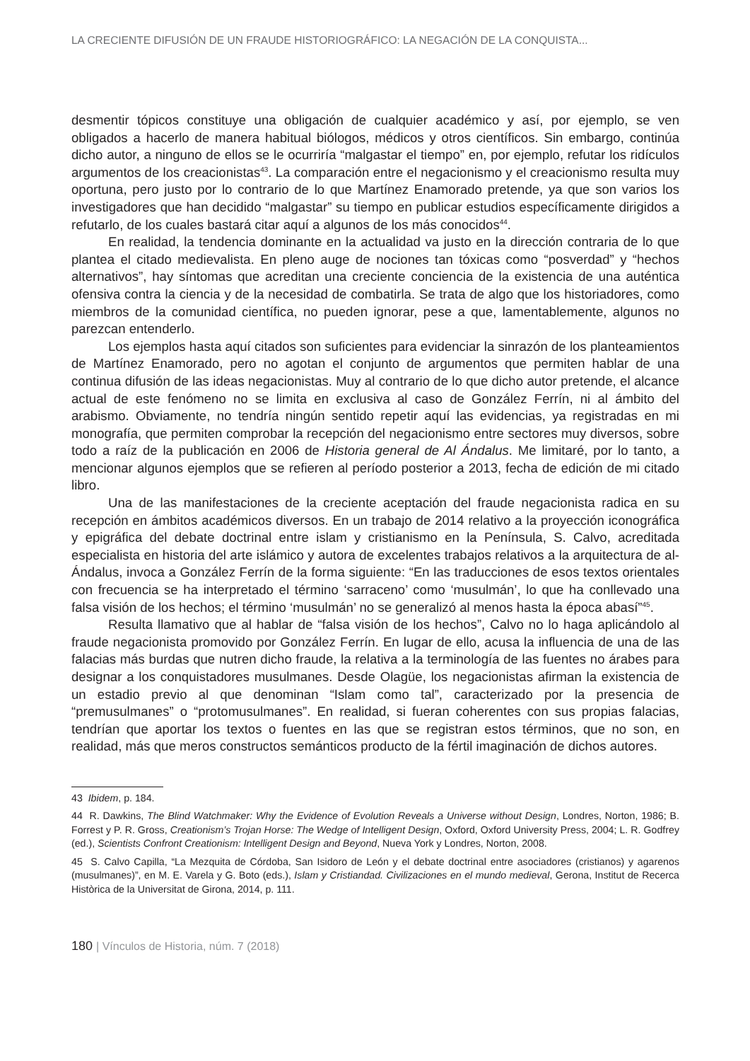LA CRECIENTE DIFUSIÓN DE UN FRAUDE HISTORIOGRÁFICO: LA NEGACIÓN DE LA CONQUISTA...
desmentir tópicos constituye una obligación de cualquier académico y así, por ejemplo, se ven obligados a hacerlo de manera habitual biólogos, médicos y otros científicos. Sin embargo, continúa dicho autor, a ninguno de ellos se le ocurriría “malgastar el tiempo” en, por ejemplo, refutar los ridículos argumentos de los creacionistas<sup>43</sup>. La comparación entre el negacionismo y el creacionismo resulta muy oportuna, pero justo por lo contrario de lo que Martínez Enamorado pretende, ya que son varios los investigadores que han decidido “malgastar” su tiempo en publicar estudios específicamente dirigidos a refutarlo, de los cuales bastará citar aquí a algunos de los más conocidos<sup>44</sup>.
En realidad, la tendencia dominante en la actualidad va justo en la dirección contraria de lo que plantea el citado medievalista. En pleno auge de nociones tan tóxicas como “posverdad” y “hechos alternativos”, hay síntomas que acreditan una creciente conciencia de la existencia de una auténtica ofensiva contra la ciencia y de la necesidad de combatirla. Se trata de algo que los historiadores, como miembros de la comunidad científica, no pueden ignorar, pese a que, lamentablemente, algunos no parezcan entenderlo.
Los ejemplos hasta aquí citados son suficientes para evidenciar la sinrazón de los planteamientos de Martínez Enamorado, pero no agotan el conjunto de argumentos que permiten hablar de una continua difusión de las ideas negacionistas. Muy al contrario de lo que dicho autor pretende, el alcance actual de este fenómeno no se limita en exclusiva al caso de González Ferrín, ni al ámbito del arabismo. Obviamente, no tendría ningún sentido repetir aquí las evidencias, ya registradas en mi monografía, que permiten comprobar la recepción del negacionismo entre sectores muy diversos, sobre todo a raíz de la publicación en 2006 de Historia general de Al Ándalus. Me limitaré, por lo tanto, a mencionar algunos ejemplos que se refieren al período posterior a 2013, fecha de edición de mi citado libro.
Una de las manifestaciones de la creciente aceptación del fraude negacionista radica en su recepción en ámbitos académicos diversos. En un trabajo de 2014 relativo a la proyección iconográfica y epigráfica del debate doctrinal entre islam y cristianismo en la Península, S. Calvo, acreditada especialista en historia del arte islámico y autora de excelentes trabajos relativos a la arquitectura de al-Ándalus, invoca a González Ferrín de la forma siguiente: “En las traducciones de esos textos orientales con frecuencia se ha interpretado el término ‘sarraceno’ como ‘musulmán’, lo que ha conllevado una falsa visión de los hechos; el término ‘musulmán’ no se generalizó al menos hasta la época abasí”<sup>45</sup>.
Resulta llamativo que al hablar de “falsa visión de los hechos”, Calvo no lo haga aplicándolo al fraude negacionista promovido por González Ferrín. En lugar de ello, acusa la influencia de una de las falacias más burdas que nutren dicho fraude, la relativa a la terminología de las fuentes no árabes para designar a los conquistadores musulmanes. Desde Olagüe, los negacionistas afirman la existencia de un estadio previo al que denominan “Islam como tal”, caracterizado por la presencia de “premusulmanes” o “protomusulmanes”. En realidad, si fueran coherentes con sus propias falacias, tendrían que aportar los textos o fuentes en las que se registran estos términos, que no son, en realidad, más que meros constructos semánticos producto de la fértil imaginación de dichos autores.
43 Ibidem, p. 184.
44 R. Dawkins, The Blind Watchmaker: Why the Evidence of Evolution Reveals a Universe without Design, Londres, Norton, 1986; B. Forrest y P. R. Gross, Creationism’s Trojan Horse: The Wedge of Intelligent Design, Oxford, Oxford University Press, 2004; L. R. Godfrey (ed.), Scientists Confront Creationism: Intelligent Design and Beyond, Nueva York y Londres, Norton, 2008.
45 S. Calvo Capilla, “La Mezquita de Córdoba, San Isidoro de León y el debate doctrinal entre asociadores (cristianos) y agarenos (musulmanes)”, en M. E. Varela y G. Boto (eds.), Islam y Cristiandad. Civilizaciones en el mundo medieval, Gerona, Institut de Recerca Històrica de la Universitat de Girona, 2014, p. 111.
180 | Vínculos de Historia, núm. 7 (2018)